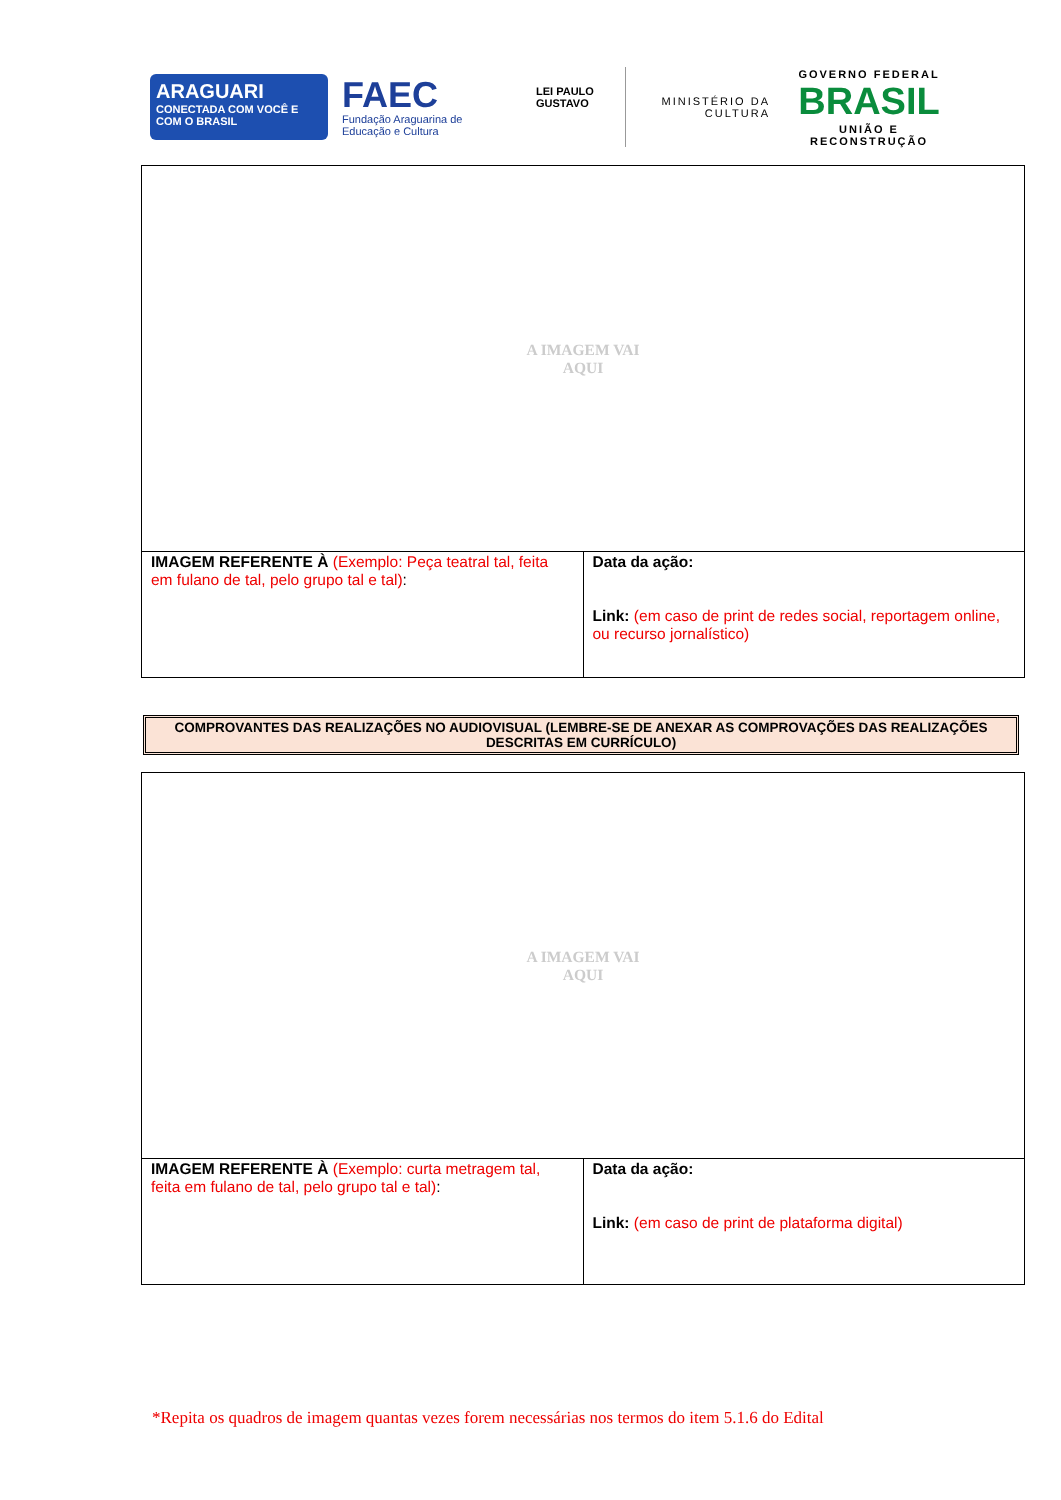ARAGUARI
CONECTADA COM VOCÊ E COM O BRASIL
FAEC
Fundação Araguarina de Educação e Cultura
LEI PAULO GUSTAVO
MINISTÉRIO DA CULTURA
GOVERNO FEDERAL
BRASIL
UNIÃO E RECONSTRUÇÃO
| A IMAGEM VAI AQUI | |
| IMAGEM REFERENTE À (Exemplo: Peça teatral tal, feita em fulano de tal, pelo grupo tal e tal) : | Data da ação: Link: (em caso de print de redes social, reportagem online, ou recurso jornalístico) |
COMPROVANTES DAS REALIZAÇÕES NO AUDIOVISUAL (LEMBRE-SE DE ANEXAR AS COMPROVAÇÕES DAS REALIZAÇÕES DESCRITAS EM CURRÍCULO)
| A IMAGEM VAI AQUI | |
| IMAGEM REFERENTE À (Exemplo: curta metragem tal, feita em fulano de tal, pelo grupo tal e tal) : | Data da ação: Link: (em caso de print de plataforma digital) |
*Repita os quadros de imagem quantas vezes forem necessárias nos termos do item 5.1.6 do Edital